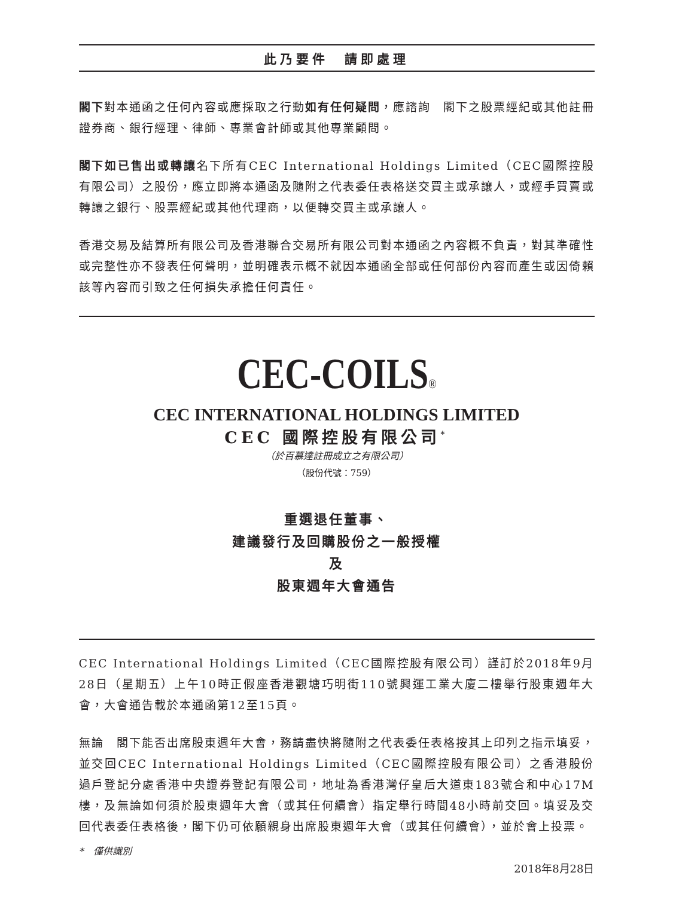此乃要件　請即處理
閣下對本通函之任何內容或應採取之行動如有任何疑問，應諮詢　閣下之股票經紀或其他註冊證券商、銀行經理、律師、專業會計師或其他專業顧問。
閣下如已售出或轉讓名下所有CEC International Holdings Limited（CEC國際控股有限公司）之股份，應立即將本通函及隨附之代表委任表格送交買主或承讓人，或經手買賣或轉讓之銀行、股票經紀或其他代理商，以便轉交買主或承讓人。
香港交易及結算所有限公司及香港聯合交易所有限公司對本通函之內容概不負責，對其準確性或完整性亦不發表任何聲明，並明確表示概不就因本通函全部或任何部份內容而產生或因倚賴該等內容而引致之任何損失承擔任何責任。
CEC-COILS®
CEC INTERNATIONAL HOLDINGS LIMITED
CEC 國際控股有限公司<sup>*</sup>
（於百慕達註冊成立之有限公司）
（股份代號：759）
重選退任董事、
建議發行及回購股份之一般授權
及
股東週年大會通告
CEC International Holdings Limited（CEC國際控股有限公司）謹訂於2018年9月28日（星期五）上午10時正假座香港觀塘巧明街110號興運工業大廈二樓舉行股東週年大會，大會通告載於本通函第12至15頁。
無論　閣下能否出席股東週年大會，務請盡快將隨附之代表委任表格按其上印列之指示填妥，並交回CEC International Holdings Limited（CEC國際控股有限公司）之香港股份過戶登記分處香港中央證券登記有限公司，地址為香港灣仔皇后大道東183號合和中心17M樓，及無論如何須於股東週年大會（或其任何續會）指定舉行時間48小時前交回。填妥及交回代表委任表格後，閣下仍可依願親身出席股東週年大會（或其任何續會），並於會上投票。
*　僅供識別
2018年8月28日